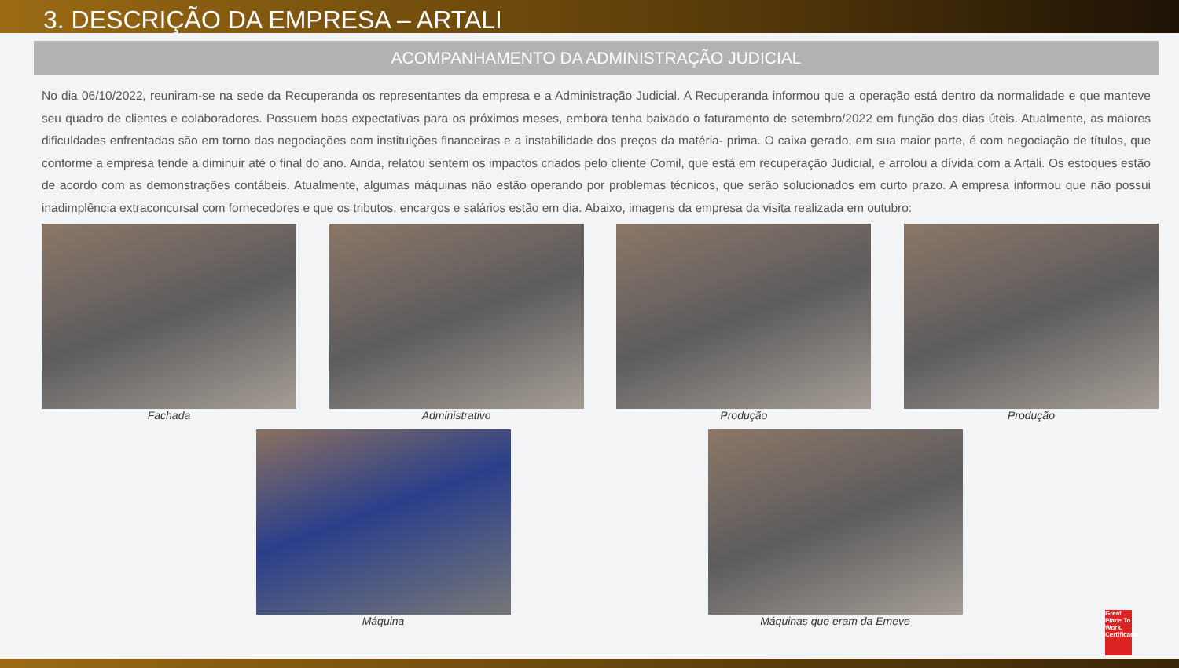3. DESCRIÇÃO DA EMPRESA – ARTALI
ACOMPANHAMENTO DA ADMINISTRAÇÃO JUDICIAL
No dia 06/10/2022, reuniram-se na sede da Recuperanda os representantes da empresa e a Administração Judicial. A Recuperanda informou que a operação está dentro da normalidade e que manteve seu quadro de clientes e colaboradores. Possuem boas expectativas para os próximos meses, embora tenha baixado o faturamento de setembro/2022 em função dos dias úteis. Atualmente, as maiores dificuldades enfrentadas são em torno das negociações com instituições financeiras e a instabilidade dos preços da matéria- prima. O caixa gerado, em sua maior parte, é com negociação de títulos, que conforme a empresa tende a diminuir até o final do ano. Ainda, relatou sentem os impactos criados pelo cliente Comil, que está em recuperação Judicial, e arrolou a dívida com a Artali. Os estoques estão de acordo com as demonstrações contábeis. Atualmente, algumas máquinas não estão operando por problemas técnicos, que serão solucionados em curto prazo. A empresa informou que não possui inadimplência extraconcursal com fornecedores e que os tributos, encargos e salários estão em dia. Abaixo, imagens da empresa da visita realizada em outubro:
Fachada Administrativo Produção Produção
Máquina Máquinas que eram da Emeve
Great Place To Work. Certificado